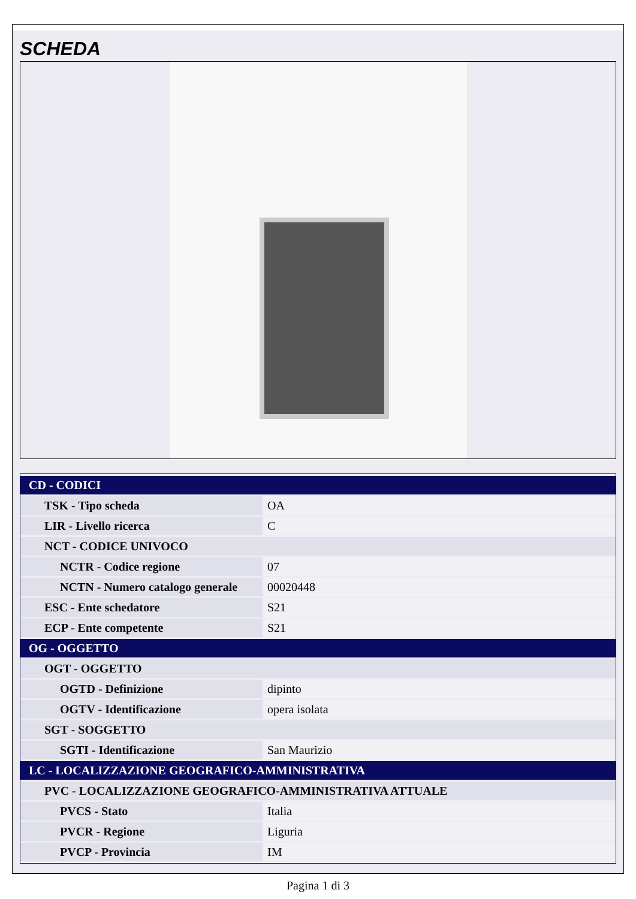SCHEDA
| CD - CODICI | |
| TSK - Tipo scheda | OA |
| LIR - Livello ricerca | C |
| NCT - CODICE UNIVOCO | |
| NCTR - Codice regione | 07 |
| NCTN - Numero catalogo generale | 00020448 |
| ESC - Ente schedatore | S21 |
| ECP - Ente competente | S21 |
| OG - OGGETTO | |
| OGT - OGGETTO | |
| OGTD - Definizione | dipinto |
| OGTV - Identificazione | opera isolata |
| SGT - SOGGETTO | |
| SGTI - Identificazione | San Maurizio |
| LC - LOCALIZZAZIONE GEOGRAFICO-AMMINISTRATIVA | |
| PVC - LOCALIZZAZIONE GEOGRAFICO-AMMINISTRATIVA ATTUALE | |
| PVCS - Stato | Italia |
| PVCR - Regione | Liguria |
| PVCP - Provincia | IM |
Pagina 1 di 3